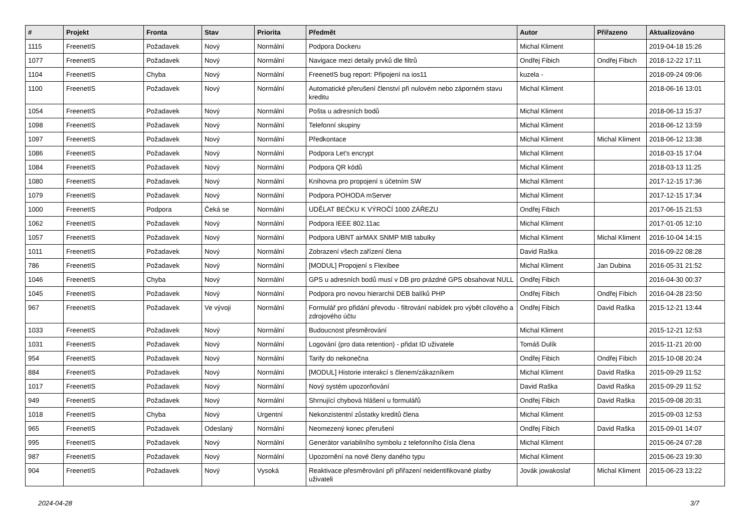| # | Projekt | Fronta | Stav | Priorita | Předmět | Autor | Přiřazeno | Aktualizováno |
| --- | --- | --- | --- | --- | --- | --- | --- | --- |
| 1115 | FreenetIS | Požadavek | Nový | Normální | Podpora Dockeru | Michal Kliment | | 2019-04-18 15:26 |
| 1077 | FreenetIS | Požadavek | Nový | Normální | Navigace mezi detaily prvků dle filtrů | Ondřej Fibich | Ondřej Fibich | 2018-12-22 17:11 |
| 1104 | FreenetIS | Chyba | Nový | Normální | FreenetIS bug report: Připojení na ios11 | kuzela - | | 2018-09-24 09:06 |
| 1100 | FreenetIS | Požadavek | Nový | Normální | Automatické přerušení členství při nulovém nebo záporném stavu kreditu | Michal Kliment | | 2018-06-16 13:01 |
| 1054 | FreenetIS | Požadavek | Nový | Normální | Pošta u adresních bodů | Michal Kliment | | 2018-06-13 15:37 |
| 1098 | FreenetIS | Požadavek | Nový | Normální | Telefonní skupiny | Michal Kliment | | 2018-06-12 13:59 |
| 1097 | FreenetIS | Požadavek | Nový | Normální | Předkontace | Michal Kliment | Michal Kliment | 2018-06-12 13:38 |
| 1086 | FreenetIS | Požadavek | Nový | Normální | Podpora Let's encrypt | Michal Kliment | | 2018-03-15 17:04 |
| 1084 | FreenetIS | Požadavek | Nový | Normální | Podpora QR kódů | Michal Kliment | | 2018-03-13 11:25 |
| 1080 | FreenetIS | Požadavek | Nový | Normální | Knihovna pro propojení s účetním SW | Michal Kliment | | 2017-12-15 17:36 |
| 1079 | FreenetIS | Požadavek | Nový | Normální | Podpora POHODA mServer | Michal Kliment | | 2017-12-15 17:34 |
| 1000 | FreenetIS | Podpora | Čeká se | Normální | UDĚLAT BEČKU K VÝROČÍ 1000 ZÁŘEZU | Ondřej Fibich | | 2017-06-15 21:53 |
| 1062 | FreenetIS | Požadavek | Nový | Normální | Podpora IEEE 802.11ac | Michal Kliment | | 2017-01-05 12:10 |
| 1057 | FreenetIS | Požadavek | Nový | Normální | Podpora UBNT airMAX SNMP MIB tabulky | Michal Kliment | Michal Kliment | 2016-10-04 14:15 |
| 1011 | FreenetIS | Požadavek | Nový | Normální | Zobrazení všech zařízení člena | David Raška | | 2016-09-22 08:28 |
| 786 | FreenetIS | Požadavek | Nový | Normální | [MODUL] Propojení s Flexibee | Michal Kliment | Jan Dubina | 2016-05-31 21:52 |
| 1046 | FreenetIS | Chyba | Nový | Normální | GPS u adresních bodů musí v DB pro prázdné GPS obsahovat NULL | Ondřej Fibich | | 2016-04-30 00:37 |
| 1045 | FreenetIS | Požadavek | Nový | Normální | Podpora pro novou hierarchii DEB balíků PHP | Ondřej Fibich | Ondřej Fibich | 2016-04-28 23:50 |
| 967 | FreenetIS | Požadavek | Ve vývoji | Normální | Formulář pro přidání převodu - filtrování nabídek pro výbět cílového a zdrojového účtu | Ondřej Fibich | David Raška | 2015-12-21 13:44 |
| 1033 | FreenetIS | Požadavek | Nový | Normální | Budoucnost přesměrování | Michal Kliment | | 2015-12-21 12:53 |
| 1031 | FreenetIS | Požadavek | Nový | Normální | Logování (pro data retention) - přidat ID uživatele | Tomáš Dulík | | 2015-11-21 20:00 |
| 954 | FreenetIS | Požadavek | Nový | Normální | Tarify do nekonečna | Ondřej Fibich | Ondřej Fibich | 2015-10-08 20:24 |
| 884 | FreenetIS | Požadavek | Nový | Normální | [MODUL] Historie interakcí s členem/zákazníkem | Michal Kliment | David Raška | 2015-09-29 11:52 |
| 1017 | FreenetIS | Požadavek | Nový | Normální | Nový systém upozorňování | David Raška | David Raška | 2015-09-29 11:52 |
| 949 | FreenetIS | Požadavek | Nový | Normální | Shrnující chybová hlášení u formulářů | Ondřej Fibich | David Raška | 2015-09-08 20:31 |
| 1018 | FreenetIS | Chyba | Nový | Urgentní | Nekonzistentní zůstatky kreditů člena | Michal Kliment | | 2015-09-03 12:53 |
| 965 | FreenetIS | Požadavek | Odeslaný | Normální | Neomezený konec přerušení | Ondřej Fibich | David Raška | 2015-09-01 14:07 |
| 995 | FreenetIS | Požadavek | Nový | Normální | Generátor variabilního symbolu z telefonního čísla člena | Michal Kliment | | 2015-06-24 07:28 |
| 987 | FreenetIS | Požadavek | Nový | Normální | Upozornění na nové členy daného typu | Michal Kliment | | 2015-06-23 19:30 |
| 904 | FreenetIS | Požadavek | Nový | Vysoká | Reaktivace přesměrování při přiřazení neidentifikované platby uživateli | Jovák jowakoslaf | Michal Kliment | 2015-06-23 13:22 |
2024-04-28 3/7